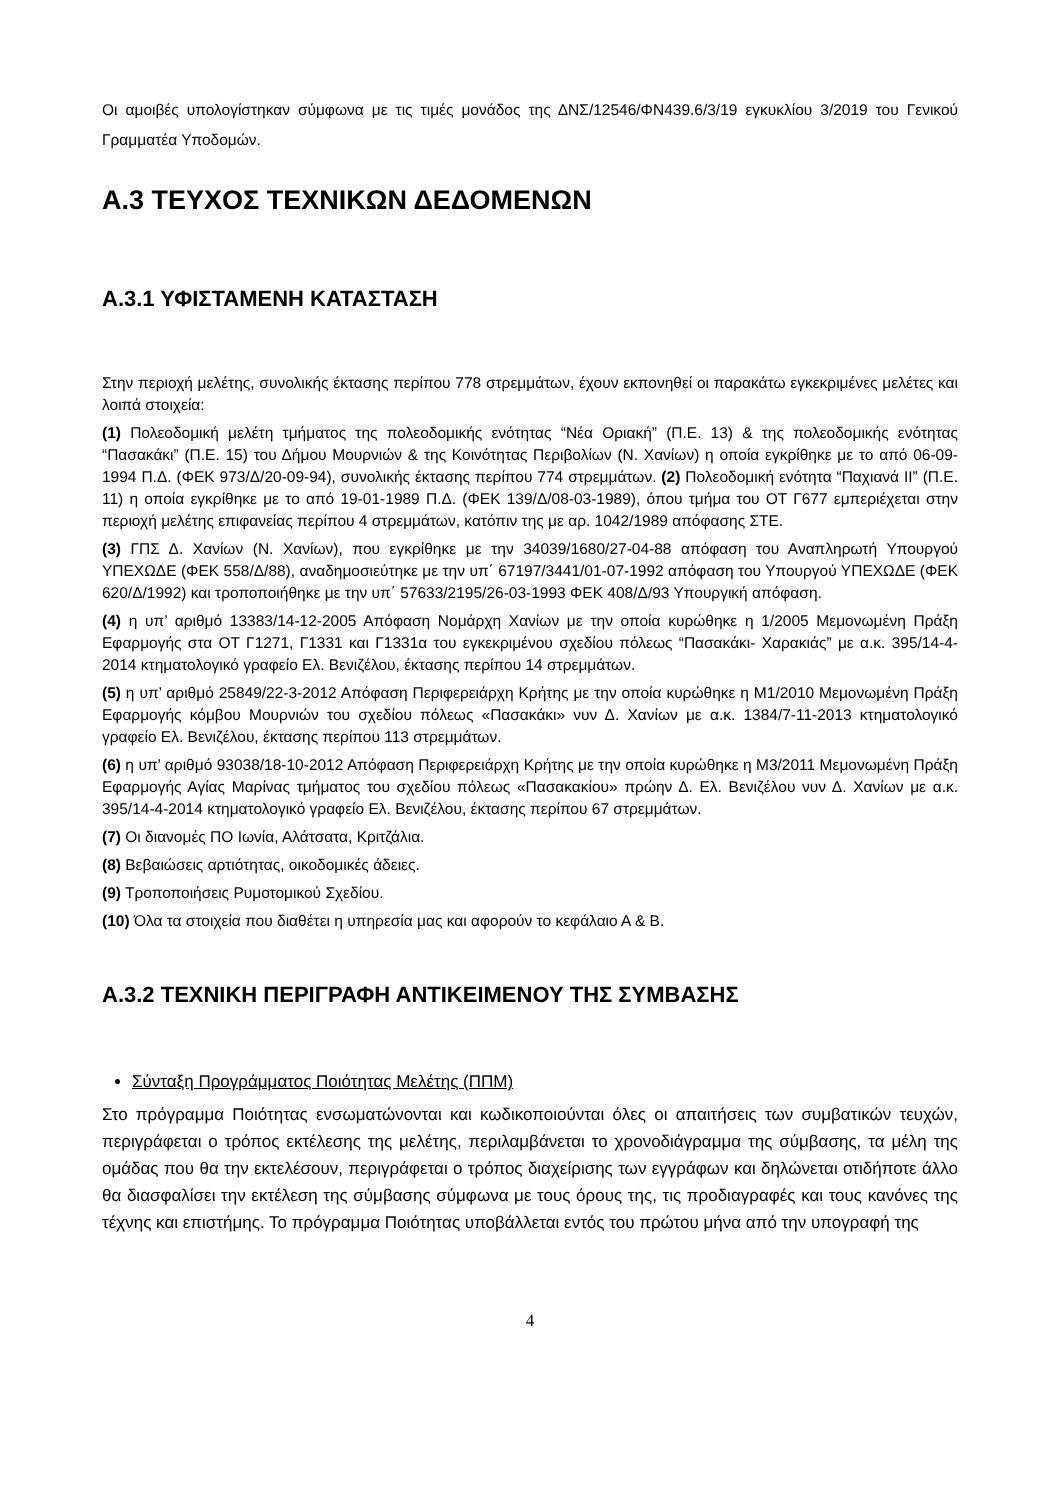Οι αμοιβές υπολογίστηκαν σύμφωνα με τις τιμές μονάδος της ΔΝΣ/12546/ΦΝ439.6/3/19 εγκυκλίου 3/2019 του Γενικού Γραμματέα Υποδομών.
Α.3 ΤΕΥΧΟΣ ΤΕΧΝΙΚΩΝ ΔΕΔΟΜΕΝΩΝ
Α.3.1 ΥΦΙΣΤΑΜΕΝΗ ΚΑΤΑΣΤΑΣΗ
Στην περιοχή μελέτης, συνολικής έκτασης περίπου 778 στρεμμάτων, έχουν εκπονηθεί οι παρακάτω εγκεκριμένες μελέτες και λοιπά στοιχεία:
(1) Πολεοδομική μελέτη τμήματος της πολεοδομικής ενότητας “Νέα Οριακή” (Π.Ε. 13) & της πολεοδομικής ενότητας “Πασακάκι” (Π.Ε. 15) του Δήμου Μουρνιών & της Κοινότητας Περιβολίων (Ν. Χανίων) η οποία εγκρίθηκε με το από 06-09-1994 Π.Δ. (ΦΕΚ 973/Δ/20-09-94), συνολικής έκτασης περίπου 774 στρεμμάτων. (2) Πολεοδομική ενότητα “Παχιανά ΙΙ” (Π.Ε. 11) η οποία εγκρίθηκε με το από 19-01-1989 Π.Δ. (ΦΕΚ 139/Δ/08-03-1989), όπου τμήμα του ΟΤ Γ677 εμπεριέχεται στην περιοχή μελέτης επιφανείας περίπου 4 στρεμμάτων, κατόπιν της με αρ. 1042/1989 απόφασης ΣΤΕ.
(3) ΓΠΣ Δ. Χανίων (Ν. Χανίων), που εγκρίθηκε με την 34039/1680/27-04-88 απόφαση του Αναπληρωτή Υπουργού ΥΠΕΧΩΔΕ (ΦΕΚ 558/Δ/88), αναδημοσιεύτηκε με την υπ΄ 67197/3441/01-07-1992 απόφαση του Υπουργού ΥΠΕΧΩΔΕ (ΦΕΚ 620/Δ/1992) και τροποποιήθηκε με την υπ΄ 57633/2195/26-03-1993 ΦΕΚ 408/Δ/93 Υπουργική απόφαση.
(4) η υπ’ αριθμό 13383/14-12-2005 Απόφαση Νομάρχη Χανίων με την οποία κυρώθηκε η 1/2005 Μεμονωμένη Πράξη Εφαρμογής στα ΟΤ Γ1271, Γ1331 και Γ1331α του εγκεκριμένου σχεδίου πόλεως “Πασακάκι- Χαρακιάς” με α.κ. 395/14-4-2014 κτηματολογικό γραφείο Ελ. Βενιζέλου, έκτασης περίπου 14 στρεμμάτων.
(5) η υπ’ αριθμό 25849/22-3-2012 Απόφαση Περιφερειάρχη Κρήτης με την οποία κυρώθηκε η Μ1/2010 Μεμονωμένη Πράξη Εφαρμογής κόμβου Μουρνιών του σχεδίου πόλεως «Πασακάκι» νυν Δ. Χανίων με α.κ. 1384/7-11-2013 κτηματολογικό γραφείο Ελ. Βενιζέλου, έκτασης περίπου 113 στρεμμάτων.
(6) η υπ’ αριθμό 93038/18-10-2012 Απόφαση Περιφερειάρχη Κρήτης με την οποία κυρώθηκε η Μ3/2011 Μεμονωμένη Πράξη Εφαρμογής Αγίας Μαρίνας τμήματος του σχεδίου πόλεως «Πασακακίου» πρώην Δ. Ελ. Βενιζέλου νυν Δ. Χανίων με α.κ. 395/14-4-2014 κτηματολογικό γραφείο Ελ. Βενιζέλου, έκτασης περίπου 67 στρεμμάτων.
(7) Οι διανομές ΠΟ Ιωνία, Αλάτσατα, Κριτζάλια.
(8) Βεβαιώσεις αρτιότητας, οικοδομικές άδειες.
(9) Τροποποιήσεις Ρυμοτομικού Σχεδίου.
(10) Όλα τα στοιχεία που διαθέτει η υπηρεσία μας και αφορούν το κεφάλαιο Α & Β.
Α.3.2 ΤΕΧΝΙΚΗ ΠΕΡΙΓΡΑΦΗ ΑΝΤΙΚΕΙΜΕΝΟΥ ΤΗΣ ΣΥΜΒΑΣΗΣ
Σύνταξη Προγράμματος Ποιότητας Μελέτης (ΠΠΜ)
Στο πρόγραμμα Ποιότητας ενσωματώνονται και κωδικοποιούνται όλες οι απαιτήσεις των συμβατικών τευχών, περιγράφεται ο τρόπος εκτέλεσης της μελέτης, περιλαμβάνεται το χρονοδιάγραμμα της σύμβασης, τα μέλη της ομάδας που θα την εκτελέσουν, περιγράφεται ο τρόπος διαχείρισης των εγγράφων και δηλώνεται οτιδήποτε άλλο θα διασφαλίσει την εκτέλεση της σύμβασης σύμφωνα με τους όρους της, τις προδιαγραφές και τους κανόνες της τέχνης και επιστήμης. Το πρόγραμμα Ποιότητας υποβάλλεται εντός του πρώτου μήνα από την υπογραφή της
4